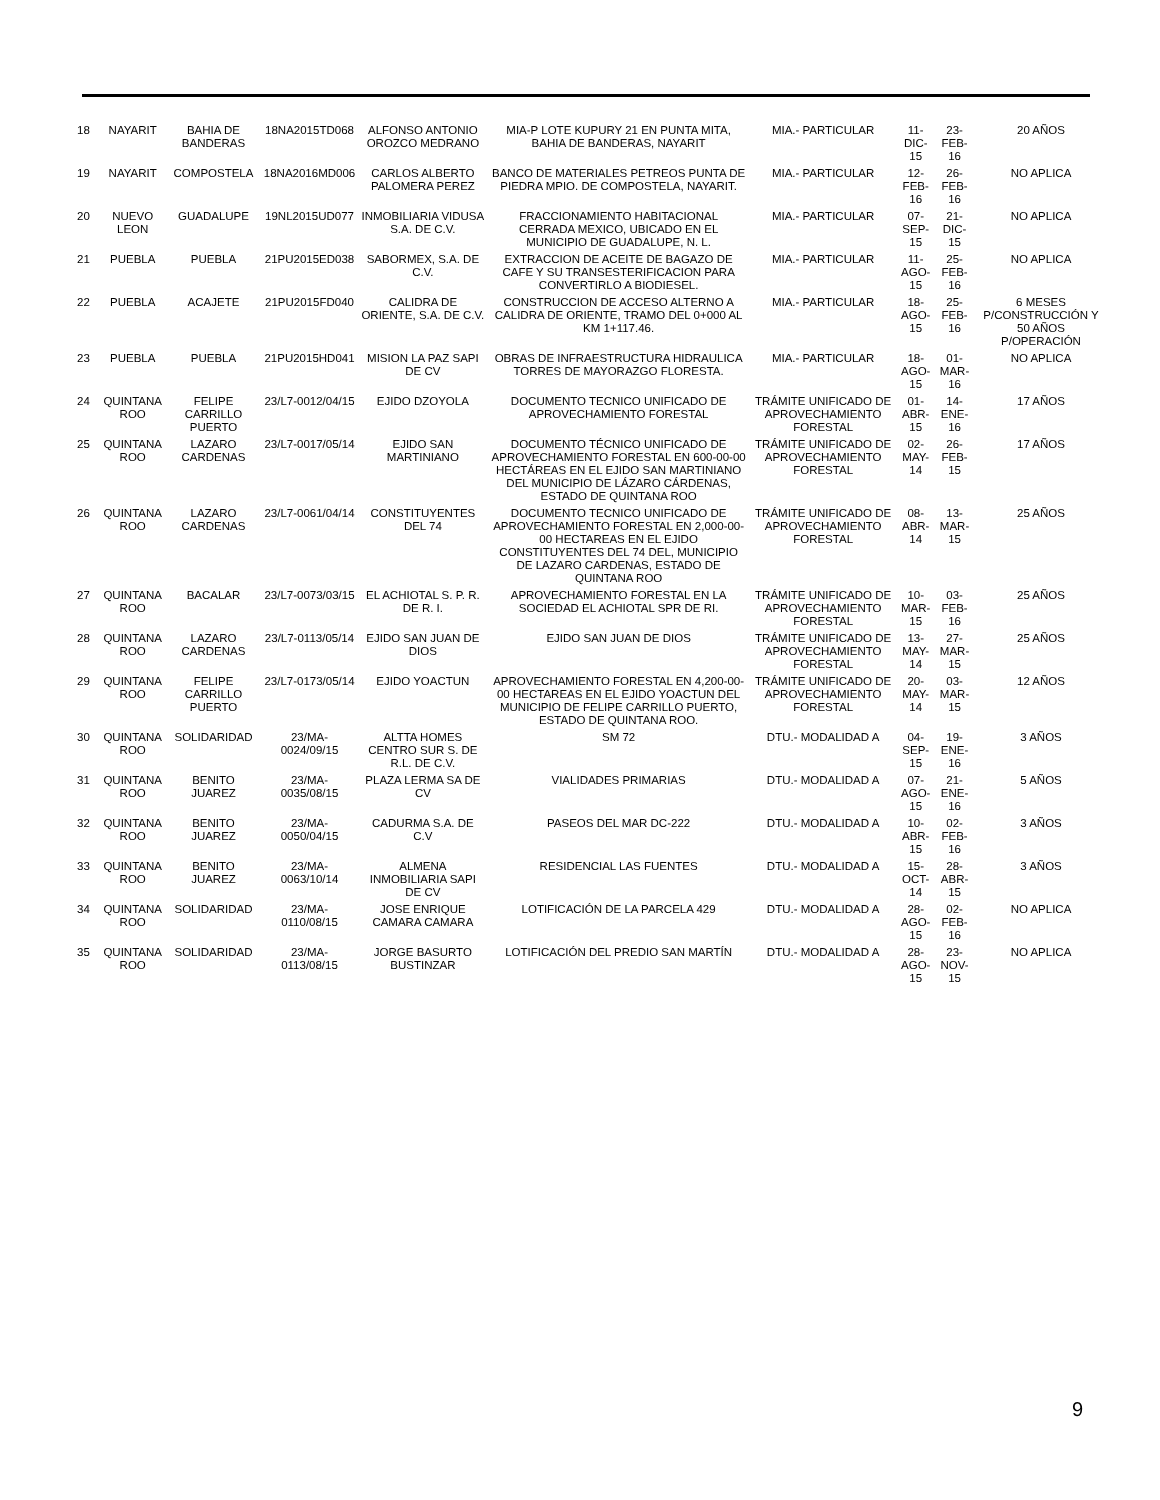| 18 | NAYARIT | BAHIA DE BANDERAS | 18NA2015TD068 | ALFONSO ANTONIO OROZCO MEDRANO | MIA-P LOTE KUPURY 21 EN PUNTA MITA, BAHIA DE BANDERAS, NAYARIT | MIA.- PARTICULAR | 11-DIC-15 | 23-FEB-16 | 20 AÑOS |
| 19 | NAYARIT | COMPOSTELA | 18NA2016MD006 | CARLOS ALBERTO PALOMERA PEREZ | BANCO DE MATERIALES PETREOS PUNTA DE PIEDRA MPIO. DE COMPOSTELA, NAYARIT. | MIA.- PARTICULAR | 12-FEB-16 | 26-FEB-16 | NO APLICA |
| 20 | NUEVO LEON | GUADALUPE | 19NL2015UD077 | INMOBILIARIA VIDUSA S.A. DE C.V. | FRACCIONAMIENTO HABITACIONAL CERRADA MEXICO, UBICADO EN EL MUNICIPIO DE GUADALUPE, N. L. | MIA.- PARTICULAR | 07-SEP-15 | 21-DIC-15 | NO APLICA |
| 21 | PUEBLA | PUEBLA | 21PU2015ED038 | SABORMEX, S.A. DE C.V. | EXTRACCION DE ACEITE DE BAGAZO DE CAFE Y SU TRANSESTERIFICACION PARA CONVERTIRLO A BIODIESEL. | MIA.- PARTICULAR | 11-AGO-15 | 25-FEB-16 | NO APLICA |
| 22 | PUEBLA | ACAJETE | 21PU2015FD040 | CALIDRA DE ORIENTE, S.A. DE C.V. | CONSTRUCCION DE ACCESO ALTERNO A CALIDRA DE ORIENTE, TRAMO DEL 0+000 AL KM 1+117.46. | MIA.- PARTICULAR | 18-AGO-15 | 25-FEB-16 | 6 MESES P/CONSTRUCCIÓN Y 50 AÑOS P/OPERACIÓN |
| 23 | PUEBLA | PUEBLA | 21PU2015HD041 | MISION LA PAZ SAPI DE CV | OBRAS DE INFRAESTRUCTURA HIDRAULICA TORRES DE MAYORAZGO FLORESTA. | MIA.- PARTICULAR | 18-AGO-15 | 01-MAR-16 | NO APLICA |
| 24 | QUINTANA ROO | FELIPE CARRILLO PUERTO | 23/L7-0012/04/15 | EJIDO DZOYOLA | DOCUMENTO TECNICO UNIFICADO DE APROVECHAMIENTO FORESTAL | TRÁMITE UNIFICADO DE APROVECHAMIENTO FORESTAL | 01-ABR-15 | 14-ENE-16 | 17 AÑOS |
| 25 | QUINTANA ROO | LAZARO CARDENAS | 23/L7-0017/05/14 | EJIDO SAN MARTINIANO | DOCUMENTO TÉCNICO UNIFICADO DE APROVECHAMIENTO FORESTAL EN 600-00-00 HECTÁREAS EN EL EJIDO SAN MARTINIANO DEL MUNICIPIO DE LÁZARO CÁRDENAS, ESTADO DE QUINTANA ROO | TRÁMITE UNIFICADO DE APROVECHAMIENTO FORESTAL | 02-MAY-14 | 26-FEB-15 | 17 AÑOS |
| 26 | QUINTANA ROO | LAZARO CARDENAS | 23/L7-0061/04/14 | CONSTITUYENTES DEL 74 | DOCUMENTO TECNICO UNIFICADO DE APROVECHAMIENTO FORESTAL EN 2,000-00-00 HECTAREAS EN EL EJIDO CONSTITUYENTES DEL 74 DEL, MUNICIPIO DE LAZARO CARDENAS, ESTADO DE QUINTANA ROO | TRÁMITE UNIFICADO DE APROVECHAMIENTO FORESTAL | 08-ABR-14 | 13-MAR-15 | 25 AÑOS |
| 27 | QUINTANA ROO | BACALAR | 23/L7-0073/03/15 | EL ACHIOTAL S. P. R. DE R. I. | APROVECHAMIENTO FORESTAL EN LA SOCIEDAD EL ACHIOTAL SPR DE RI. | TRÁMITE UNIFICADO DE APROVECHAMIENTO FORESTAL | 10-MAR-15 | 03-FEB-16 | 25 AÑOS |
| 28 | QUINTANA ROO | LAZARO CARDENAS | 23/L7-0113/05/14 | EJIDO SAN JUAN DE DIOS | EJIDO SAN JUAN DE DIOS | TRÁMITE UNIFICADO DE APROVECHAMIENTO FORESTAL | 13-MAY-14 | 27-MAR-15 | 25 AÑOS |
| 29 | QUINTANA ROO | FELIPE CARRILLO PUERTO | 23/L7-0173/05/14 | EJIDO YOACTUN | APROVECHAMIENTO FORESTAL EN 4,200-00-00 HECTAREAS EN EL EJIDO YOACTUN DEL MUNICIPIO DE FELIPE CARRILLO PUERTO, ESTADO DE QUINTANA ROO. | TRÁMITE UNIFICADO DE APROVECHAMIENTO FORESTAL | 20-MAY-14 | 03-MAR-15 | 12 AÑOS |
| 30 | QUINTANA ROO | SOLIDARIDAD | 23/MA-0024/09/15 | ALTTA HOMES CENTRO SUR S. DE R.L. DE C.V. | SM 72 | DTU.- MODALIDAD A | 04-SEP-15 | 19-ENE-16 | 3 AÑOS |
| 31 | QUINTANA ROO | BENITO JUAREZ | 23/MA-0035/08/15 | PLAZA LERMA SA DE CV | VIALIDADES PRIMARIAS | DTU.- MODALIDAD A | 07-AGO-15 | 21-ENE-16 | 5 AÑOS |
| 32 | QUINTANA ROO | BENITO JUAREZ | 23/MA-0050/04/15 | CADURMA S.A. DE C.V | PASEOS DEL MAR DC-222 | DTU.- MODALIDAD A | 10-ABR-15 | 02-FEB-16 | 3 AÑOS |
| 33 | QUINTANA ROO | BENITO JUAREZ | 23/MA-0063/10/14 | ALMENA INMOBILIARIA SAPI DE CV | RESIDENCIAL LAS FUENTES | DTU.- MODALIDAD A | 15-OCT-14 | 28-ABR-15 | 3 AÑOS |
| 34 | QUINTANA ROO | SOLIDARIDAD | 23/MA-0110/08/15 | JOSE ENRIQUE CAMARA CAMARA | LOTIFICACIÓN DE LA PARCELA 429 | DTU.- MODALIDAD A | 28-AGO-15 | 02-FEB-16 | NO APLICA |
| 35 | QUINTANA ROO | SOLIDARIDAD | 23/MA-0113/08/15 | JORGE BASURTO BUSTINZAR | LOTIFICACIÓN DEL PREDIO SAN MARTÍN | DTU.- MODALIDAD A | 28-AGO-15 | 23-NOV-15 | NO APLICA |
9